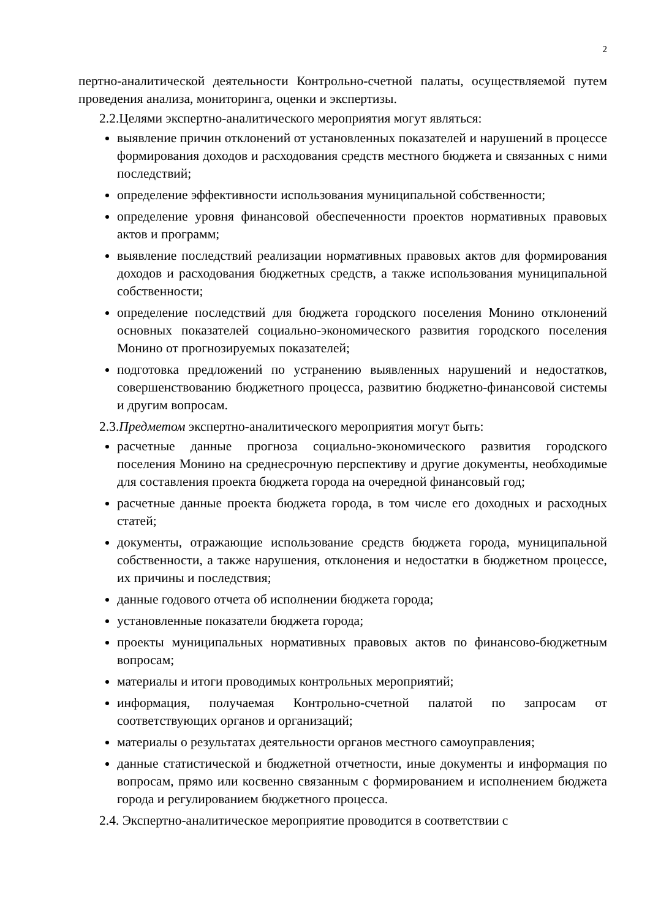2
пертно-аналитической деятельности Контрольно-счетной палаты, осуществляемой путем проведения анализа, мониторинга, оценки и экспертизы.
2.2.Целями экспертно-аналитического мероприятия могут являться:
выявление причин отклонений от установленных показателей и нарушений в процессе формирования доходов и расходования средств местного бюджета и связанных с ними последствий;
определение эффективности использования муниципальной собственности;
определение уровня финансовой обеспеченности проектов нормативных правовых актов и программ;
выявление последствий реализации нормативных правовых актов для формирования доходов и расходования бюджетных средств, а также использования муниципальной собственности;
определение последствий для бюджета городского поселения Монино отклонений основных показателей социально-экономического развития городского поселения Монино от прогнозируемых показателей;
подготовка предложений по устранению выявленных нарушений и недостатков, совершенствованию бюджетного процесса, развитию бюджетно-финансовой системы и другим вопросам.
2.3.Предметом экспертно-аналитического мероприятия могут быть:
расчетные данные прогноза социально-экономического развития городского поселения Монино на среднесрочную перспективу и другие документы, необходимые для составления проекта бюджета города на очередной финансовый год;
расчетные данные проекта бюджета города, в том числе его доходных и расходных статей;
документы, отражающие использование средств бюджета города, муниципальной собственности, а также нарушения, отклонения и недостатки в бюджетном процессе, их причины и последствия;
данные годового отчета об исполнении бюджета города;
установленные показатели бюджета города;
проекты муниципальных нормативных правовых актов по финансово-бюджетным вопросам;
материалы и итоги проводимых контрольных мероприятий;
информация, получаемая Контрольно-счетной палатой по запросам от соответствующих органов и организаций;
материалы о результатах деятельности органов местного самоуправления;
данные статистической и бюджетной отчетности, иные документы и информация по вопросам, прямо или косвенно связанным с формированием и исполнением бюджета города и регулированием бюджетного процесса.
2.4. Экспертно-аналитическое мероприятие проводится в соответствии с